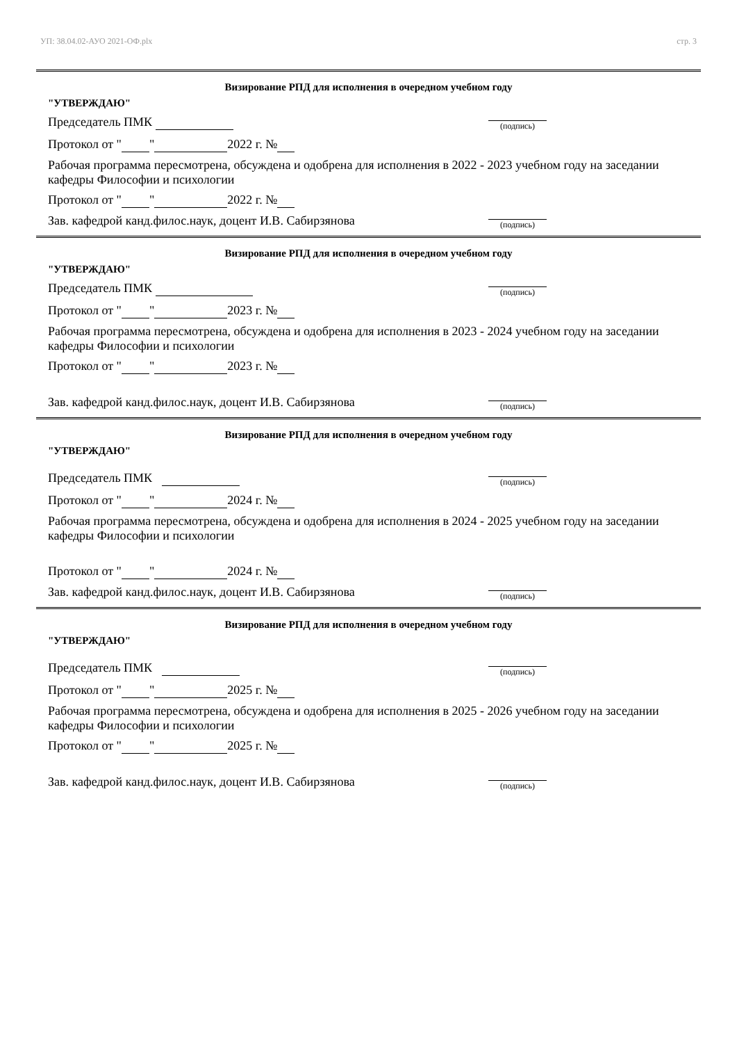УП: 38.04.02-АУО 2021-ОФ.plx стр. 3
Визирование РПД для исполнения в очередном учебном году
"УТВЕРЖДАЮ"
Председатель ПМК (подпись)
Протокол от " " 2022 г. №
Рабочая программа пересмотрена, обсуждена и одобрена для исполнения в 2022 - 2023 учебном году на заседании кафедры Философии и психологии
Протокол от " " 2022 г. №
Зав. кафедрой канд.филос.наук, доцент И.В. Сабирзянова (подпись)
Визирование РПД для исполнения в очередном учебном году
"УТВЕРЖДАЮ"
Председатель ПМК (подпись)
Протокол от " " 2023 г. №
Рабочая программа пересмотрена, обсуждена и одобрена для исполнения в 2023 - 2024 учебном году на заседании кафедры Философии и психологии
Протокол от " " 2023 г. №
Зав. кафедрой канд.филос.наук, доцент И.В. Сабирзянова (подпись)
Визирование РПД для исполнения в очередном учебном году
"УТВЕРЖДАЮ"
Председатель ПМК (подпись)
Протокол от " " 2024 г. №
Рабочая программа пересмотрена, обсуждена и одобрена для исполнения в 2024 - 2025 учебном году на заседании кафедры Философии и психологии
Протокол от " " 2024 г. №
Зав. кафедрой канд.филос.наук, доцент И.В. Сабирзянова (подпись)
Визирование РПД для исполнения в очередном учебном году
"УТВЕРЖДАЮ"
Председатель ПМК (подпись)
Протокол от " " 2025 г. №
Рабочая программа пересмотрена, обсуждена и одобрена для исполнения в 2025 - 2026 учебном году на заседании кафедры Философии и психологии
Протокол от " " 2025 г. №
Зав. кафедрой канд.филос.наук, доцент И.В. Сабирзянова (подпись)